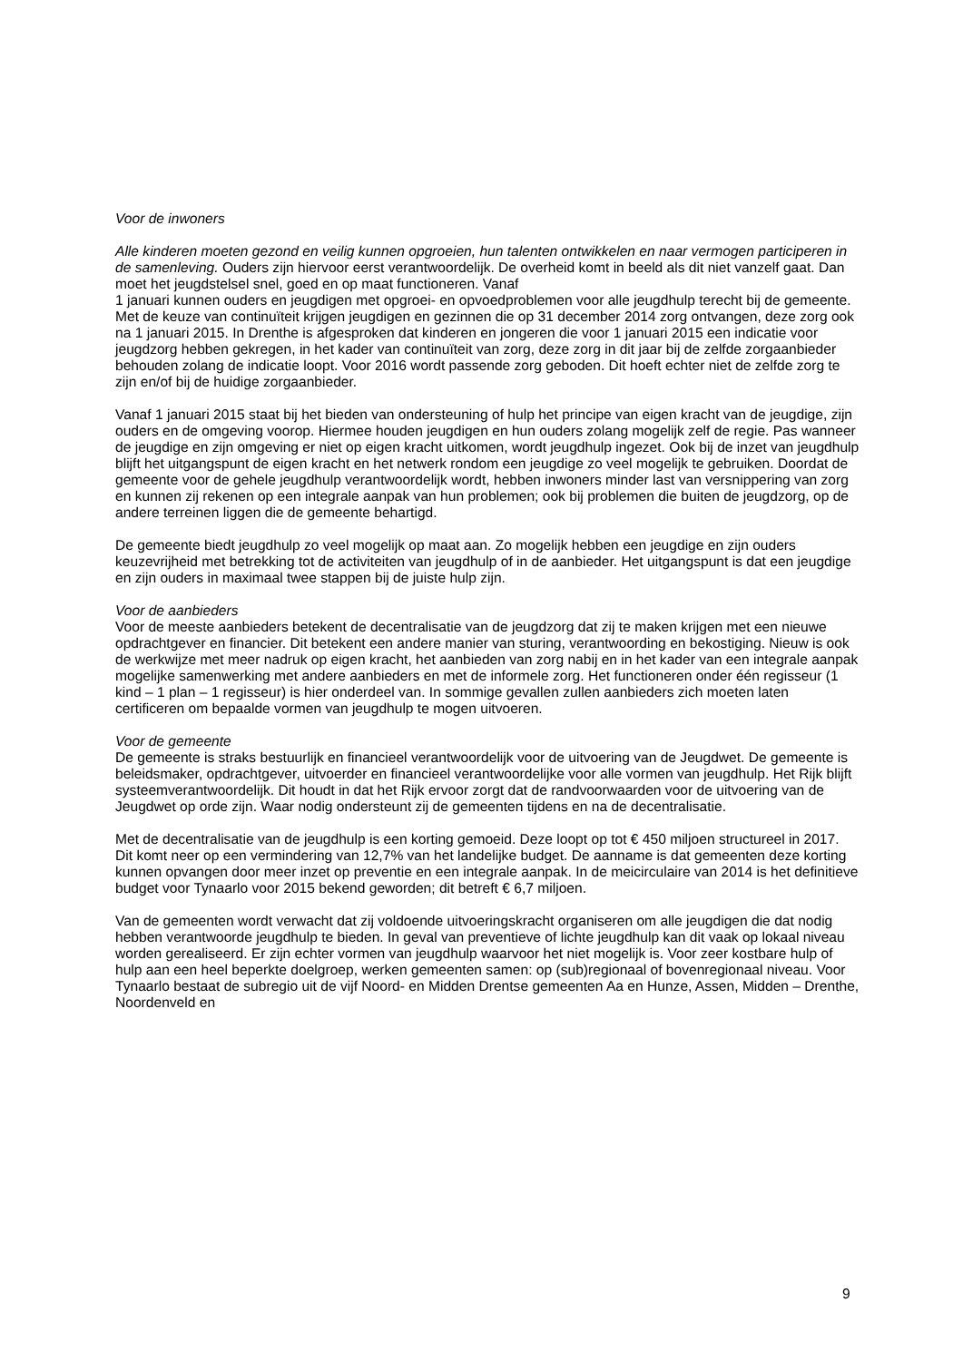Voor de inwoners
Alle kinderen moeten gezond en veilig kunnen opgroeien, hun talenten ontwikkelen en naar vermogen participeren in de samenleving. Ouders zijn hiervoor eerst verantwoordelijk. De overheid komt in beeld als dit niet vanzelf gaat. Dan moet het jeugdstelsel snel, goed en op maat functioneren. Vanaf
1 januari kunnen ouders en jeugdigen met opgroei- en opvoedproblemen voor alle jeugdhulp terecht bij de gemeente.
Met de keuze van continuïteit krijgen jeugdigen en gezinnen die op 31 december 2014 zorg ontvangen, deze zorg ook na 1 januari 2015. In Drenthe is afgesproken dat kinderen en jongeren die voor 1 januari 2015 een indicatie voor jeugdzorg hebben gekregen, in het kader van continuïteit van zorg, deze zorg in dit jaar bij de zelfde zorgaanbieder behouden zolang de indicatie loopt. Voor 2016 wordt passende zorg geboden. Dit hoeft echter niet de zelfde zorg te zijn en/of bij de huidige zorgaanbieder.
Vanaf 1 januari 2015 staat bij het bieden van ondersteuning of hulp het principe van eigen kracht van de jeugdige, zijn ouders en de omgeving voorop. Hiermee houden jeugdigen en hun ouders zolang mogelijk zelf de regie. Pas wanneer de jeugdige en zijn omgeving er niet op eigen kracht uitkomen, wordt jeugdhulp ingezet. Ook bij de inzet van jeugdhulp blijft het uitgangspunt de eigen kracht en het netwerk rondom een jeugdige zo veel mogelijk te gebruiken. Doordat de gemeente voor de gehele jeugdhulp verantwoordelijk wordt, hebben inwoners minder last van versnippering van zorg en kunnen zij rekenen op een integrale aanpak van hun problemen; ook bij problemen die buiten de jeugdzorg, op de andere terreinen liggen die de gemeente behartigd.
De gemeente biedt jeugdhulp zo veel mogelijk op maat aan. Zo mogelijk hebben een jeugdige en zijn ouders keuzevrijheid met betrekking tot de activiteiten van jeugdhulp of in de aanbieder. Het uitgangspunt is dat een jeugdige en zijn ouders in maximaal twee stappen bij de juiste hulp zijn.
Voor de aanbieders
Voor de meeste aanbieders betekent de decentralisatie van de jeugdzorg dat zij te maken krijgen met een nieuwe opdrachtgever en financier. Dit betekent een andere manier van sturing, verantwoording en bekostiging. Nieuw is ook de werkwijze met meer nadruk op eigen kracht, het aanbieden van zorg nabij en in het kader van een integrale aanpak mogelijke samenwerking met andere aanbieders en met de informele zorg. Het functioneren onder één regisseur (1 kind – 1 plan – 1 regisseur) is hier onderdeel van. In sommige gevallen zullen aanbieders zich moeten laten certificeren om bepaalde vormen van jeugdhulp te mogen uitvoeren.
Voor de gemeente
De gemeente is straks bestuurlijk en financieel verantwoordelijk voor de uitvoering van de Jeugdwet. De gemeente is beleidsmaker, opdrachtgever, uitvoerder en financieel verantwoordelijke voor alle vormen van jeugdhulp. Het Rijk blijft systeemverantwoordelijk. Dit houdt in dat het Rijk ervoor zorgt dat de randvoorwaarden voor de uitvoering van de Jeugdwet op orde zijn. Waar nodig ondersteunt zij de gemeenten tijdens en na de decentralisatie.
Met de decentralisatie van de jeugdhulp is een korting gemoeid. Deze loopt op tot € 450 miljoen structureel in 2017. Dit komt neer op een vermindering van 12,7% van het landelijke budget. De aanname is dat gemeenten deze korting kunnen opvangen door meer inzet op preventie en een integrale aanpak. In de meicirculaire van 2014 is het definitieve budget voor Tynaarlo voor 2015 bekend geworden; dit betreft € 6,7 miljoen.
Van de gemeenten wordt verwacht dat zij voldoende uitvoeringskracht organiseren om alle jeugdigen die dat nodig hebben verantwoorde jeugdhulp te bieden. In geval van preventieve of lichte jeugdhulp kan dit vaak op lokaal niveau worden gerealiseerd. Er zijn echter vormen van jeugdhulp waarvoor het niet mogelijk is. Voor zeer kostbare hulp of hulp aan een heel beperkte doelgroep, werken gemeenten samen: op (sub)regionaal of bovenregionaal niveau. Voor Tynaarlo bestaat de subregio uit de vijf Noord- en Midden Drentse gemeenten Aa en Hunze, Assen, Midden – Drenthe, Noordenveld en
9